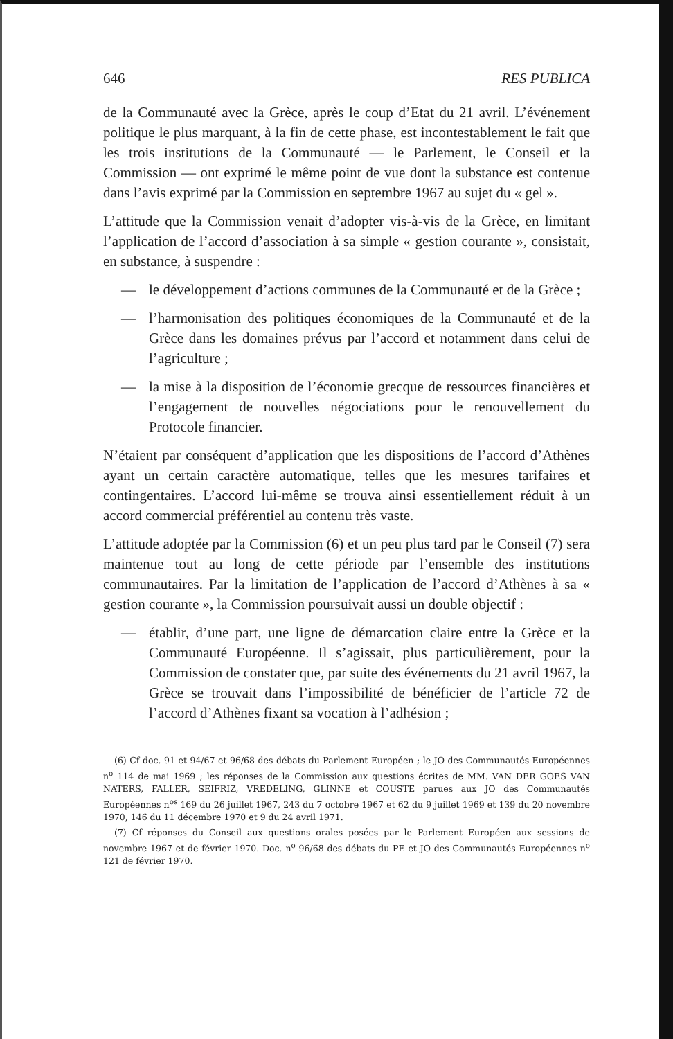646 RES PUBLICA
de la Communauté avec la Grèce, après le coup d’Etat du 21 avril. L’événement politique le plus marquant, à la fin de cette phase, est incontestablement le fait que les trois institutions de la Communauté — le Parlement, le Conseil et la Commission — ont exprimé le même point de vue dont la substance est contenue dans l’avis exprimé par la Commission en septembre 1967 au sujet du « gel ».
L’attitude que la Commission venait d’adopter vis-à-vis de la Grèce, en limitant l’application de l’accord d’association à sa simple « gestion courante », consistait, en substance, à suspendre :
— le développement d’actions communes de la Communauté et de la Grèce ;
— l’harmonisation des politiques économiques de la Communauté et de la Grèce dans les domaines prévus par l’accord et notamment dans celui de l’agriculture ;
— la mise à la disposition de l’économie grecque de ressources financières et l’engagement de nouvelles négociations pour le renouvellement du Protocole financier.
N’étaient par conséquent d’application que les dispositions de l’accord d’Athènes ayant un certain caractère automatique, telles que les mesures tarifaires et contingentaires. L’accord lui-même se trouva ainsi essentiellement réduit à un accord commercial préférentiel au contenu très vaste.
L’attitude adoptée par la Commission (6) et un peu plus tard par le Conseil (7) sera maintenue tout au long de cette période par l’ensemble des institutions communautaires. Par la limitation de l’application de l’accord d’Athènes à sa « gestion courante », la Commission poursuivait aussi un double objectif :
— établir, d’une part, une ligne de démarcation claire entre la Grèce et la Communauté Européenne. Il s’agissait, plus particulièrement, pour la Commission de constater que, par suite des événements du 21 avril 1967, la Grèce se trouvait dans l’impossibilité de bénéficier de l’article 72 de l’accord d’Athènes fixant sa vocation à l’adhésion ;
(6) Cf doc. 91 et 94/67 et 96/68 des débats du Parlement Européen ; le JO des Communautés Européennes n<sup>o</sup> 114 de mai 1969 ; les réponses de la Commission aux questions écrites de MM. VAN DER GOES VAN NATERS, FALLER, SEIFRIZ, VREDELING, GLINNE et COUSTE parues aux JO des Communautés Européennes n<sup>os</sup> 169 du 26 juillet 1967, 243 du 7 octobre 1967 et 62 du 9 juillet 1969 et 139 du 20 novembre 1970, 146 du 11 décembre 1970 et 9 du 24 avril 1971.
(7) Cf réponses du Conseil aux questions orales posées par le Parlement Européen aux sessions de novembre 1967 et de février 1970. Doc. n<sup>o</sup> 96/68 des débats du PE et JO des Communautés Européennes n<sup>o</sup> 121 de février 1970.